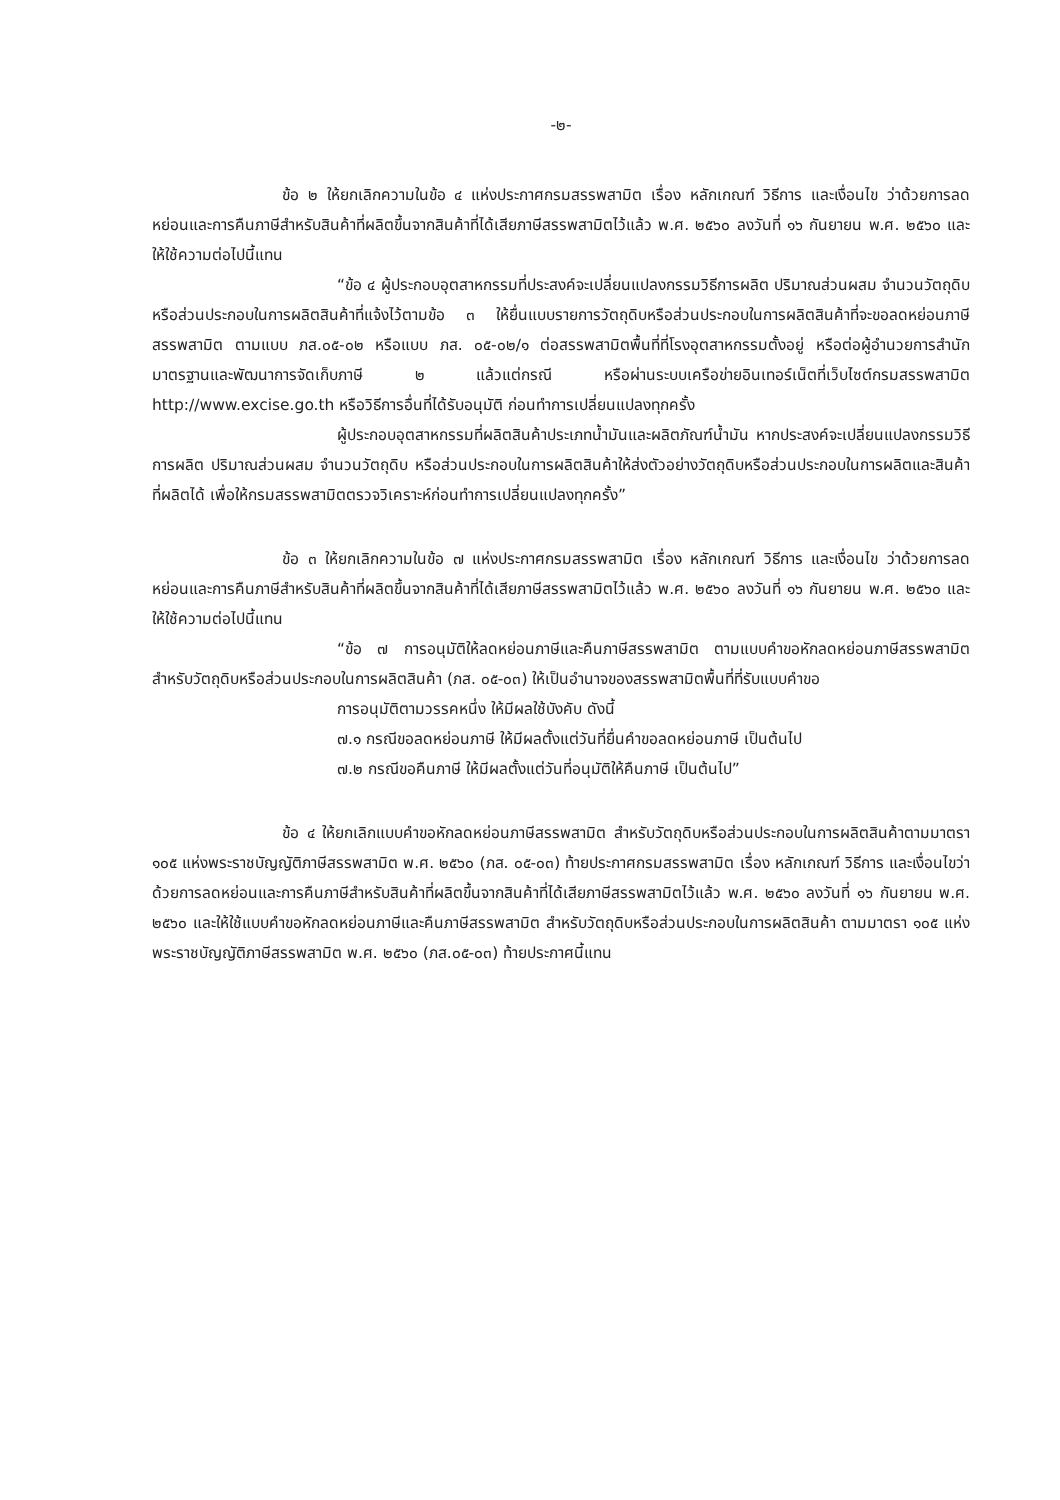-๒-
ข้อ ๒ ให้ยกเลิกความในข้อ ๔ แห่งประกาศกรมสรรพสามิต เรื่อง หลักเกณฑ์ วิธีการ และเงื่อนไข ว่าด้วยการลดหย่อนและการคืนภาษีสำหรับสินค้าที่ผลิตขึ้นจากสินค้าที่ได้เสียภาษีสรรพสามิตไว้แล้ว พ.ศ. ๒๕๖๐ ลงวันที่ ๑๖ กันยายน พ.ศ. ๒๕๖๐ และให้ใช้ความต่อไปนี้แทน
“ข้อ ๔ ผู้ประกอบอุตสาหกรรมที่ประสงค์จะเปลี่ยนแปลงกรรมวิธีการผลิต ปริมาณส่วนผสม จำนวนวัตถุดิบ หรือส่วนประกอบในการผลิตสินค้าที่แจ้งไว้ตามข้อ ๓ ให้ยื่นแบบรายการวัตถุดิบหรือส่วนประกอบในการผลิตสินค้าที่จะขอลดหย่อนภาษีสรรพสามิต ตามแบบ ภส.๐๕-๐๒ หรือแบบ ภส. ๐๕-๐๒/๑ ต่อสรรพสามิตพื้นที่ที่โรงอุตสาหกรรมตั้งอยู่ หรือต่อผู้อำนวยการสำนักมาตรฐานและพัฒนาการจัดเก็บภาษี ๒ แล้วแต่กรณี หรือผ่านระบบเครือข่ายอินเทอร์เน็ตที่เว็บไซต์กรมสรรพสามิต http://www.excise.go.th หรือวิธีการอื่นที่ได้รับอนุมัติ ก่อนทำการเปลี่ยนแปลงทุกครั้ง
ผู้ประกอบอุตสาหกรรมที่ผลิตสินค้าประเภทน้ำมันและผลิตภัณฑ์น้ำมัน หากประสงค์จะเปลี่ยนแปลงกรรมวิธีการผลิต ปริมาณส่วนผสม จำนวนวัตถุดิบ หรือส่วนประกอบในการผลิตสินค้าให้ส่งตัวอย่างวัตถุดิบหรือส่วนประกอบในการผลิตและสินค้าที่ผลิตได้ เพื่อให้กรมสรรพสามิตตรวจวิเคราะห์ก่อนทำการเปลี่ยนแปลงทุกครั้ง”
ข้อ ๓ ให้ยกเลิกความในข้อ ๗ แห่งประกาศกรมสรรพสามิต เรื่อง หลักเกณฑ์ วิธีการ และเงื่อนไข ว่าด้วยการลดหย่อนและการคืนภาษีสำหรับสินค้าที่ผลิตขึ้นจากสินค้าที่ได้เสียภาษีสรรพสามิตไว้แล้ว พ.ศ. ๒๕๖๐ ลงวันที่ ๑๖ กันยายน พ.ศ. ๒๕๖๐ และให้ใช้ความต่อไปนี้แทน
“ข้อ ๗ การอนุมัติให้ลดหย่อนภาษีและคืนภาษีสรรพสามิต ตามแบบคำขอหักลดหย่อนภาษีสรรพสามิตสำหรับวัตถุดิบหรือส่วนประกอบในการผลิตสินค้า (ภส. ๐๕-๐๓) ให้เป็นอำนาจของสรรพสามิตพื้นที่ที่รับแบบคำขอ
การอนุมัติตามวรรคหนึ่ง ให้มีผลใช้บังคับ ดังนี้
๗.๑ กรณีขอลดหย่อนภาษี ให้มีผลตั้งแต่วันที่ยื่นคำขอลดหย่อนภาษี เป็นต้นไป
๗.๒ กรณีขอคืนภาษี ให้มีผลตั้งแต่วันที่อนุมัติให้คืนภาษี เป็นต้นไป”
ข้อ ๔ ให้ยกเลิกแบบคำขอหักลดหย่อนภาษีสรรพสามิต สำหรับวัตถุดิบหรือส่วนประกอบในการผลิตสินค้าตามมาตรา ๑๐๕ แห่งพระราชบัญญัติภาษีสรรพสามิต พ.ศ. ๒๕๖๐ (ภส. ๐๕-๐๓) ท้ายประกาศกรมสรรพสามิต เรื่อง หลักเกณฑ์ วิธีการ และเงื่อนไขว่าด้วยการลดหย่อนและการคืนภาษีสำหรับสินค้าที่ผลิตขึ้นจากสินค้าที่ได้เสียภาษีสรรพสามิตไว้แล้ว พ.ศ. ๒๕๖๐ ลงวันที่ ๑๖ กันยายน พ.ศ. ๒๕๖๐ และให้ใช้แบบคำขอหักลดหย่อนภาษีและคืนภาษีสรรพสามิต สำหรับวัตถุดิบหรือส่วนประกอบในการผลิตสินค้า ตามมาตรา ๑๐๕ แห่งพระราชบัญญัติภาษีสรรพสามิต พ.ศ. ๒๕๖๐ (ภส.๐๕-๐๓) ท้ายประกาศนี้แทน